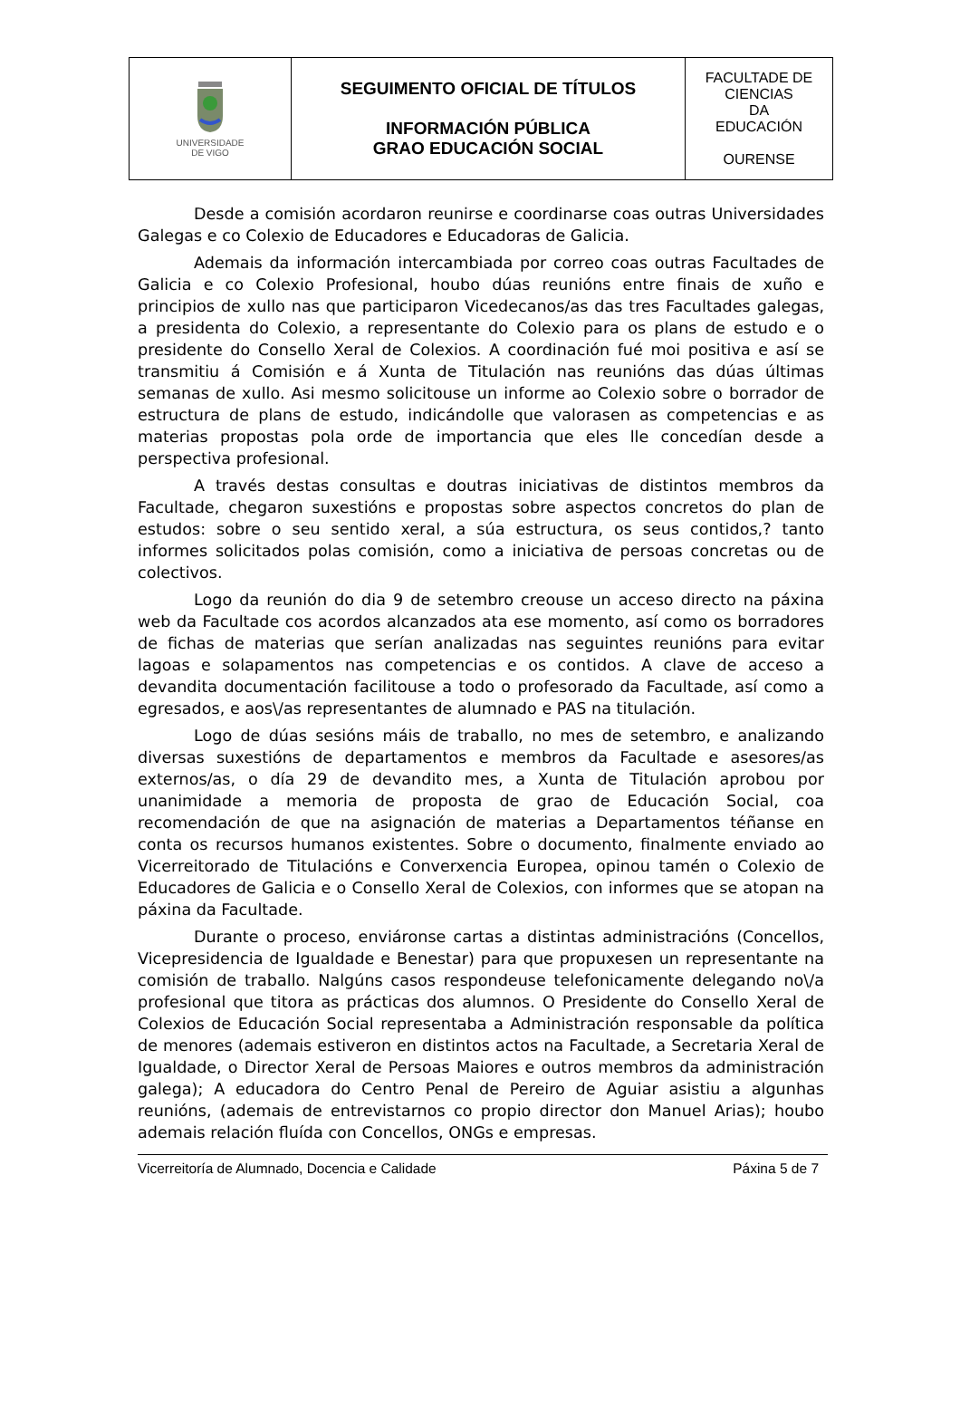| UNIVERSIDADE DE VIGO | SEGUIMENTO OFICIAL DE TÍTULOS INFORMACIÓN PÚBLICA GRAO EDUCACIÓN SOCIAL | FACULTADE DE CIENCIAS DA EDUCACIÓN OURENSE |
Desde a comisión acordaron reunirse e coordinarse coas outras Universidades Galegas e co Colexio de Educadores e Educadoras de Galicia.
Ademais da información intercambiada por correo coas outras Facultades de Galicia e co Colexio Profesional, houbo dúas reunións entre finais de xuño e principios de xullo nas que participaron Vicedecanos/as das tres Facultades galegas, a presidenta do Colexio, a representante do Colexio para os plans de estudo e o presidente do Consello Xeral de Colexios. A coordinación fué moi positiva e así se transmitiu á Comisión e á Xunta de Titulación nas reunións das dúas últimas semanas de xullo. Asi mesmo solicitouse un informe ao Colexio sobre o borrador de estructura de plans de estudo, indicándolle que valorasen as competencias e as materias propostas pola orde de importancia que eles lle concedían desde a perspectiva profesional.
A través destas consultas e doutras iniciativas de distintos membros da Facultade, chegaron suxestións e propostas sobre aspectos concretos do plan de estudos: sobre o seu sentido xeral, a súa estructura, os seus contidos,? tanto informes solicitados polas comisión, como a iniciativa de persoas concretas ou de colectivos.
Logo da reunión do dia 9 de setembro creouse un acceso directo na páxina web da Facultade cos acordos alcanzados ata ese momento, así como os borradores de fichas de materias que serían analizadas nas seguintes reunións para evitar lagoas e solapamentos nas competencias e os contidos. A clave de acceso a devandita documentación facilitouse a todo o profesorado da Facultade, así como a egresados, e aos\/as representantes de alumnado e PAS na titulación.
Logo de dúas sesións máis de traballo, no mes de setembro, e analizando diversas suxestións de departamentos e membros da Facultade e asesores/as externos/as, o día 29 de devandito mes, a Xunta de Titulación aprobou por unanimidade a memoria de proposta de grao de Educación Social, coa recomendación de que na asignación de materias a Departamentos téñanse en conta os recursos humanos existentes. Sobre o documento, finalmente enviado ao Vicerreitorado de Titulacións e Converxencia Europea, opinou tamén o Colexio de Educadores de Galicia e o Consello Xeral de Colexios, con informes que se atopan na páxina da Facultade.
Durante o proceso, enviáronse cartas a distintas administracións (Concellos, Vicepresidencia de Igualdade e Benestar) para que propuxesen un representante na comisión de traballo. Nalgúns casos respondeuse telefonicamente delegando no\/a profesional que titora as prácticas dos alumnos. O Presidente do Consello Xeral de Colexios de Educación Social representaba a Administración responsable da política de menores (ademais estiveron en distintos actos na Facultade, a Secretaria Xeral de Igualdade, o Director Xeral de Persoas Maiores e outros membros da administración galega); A educadora do Centro Penal de Pereiro de Aguiar asistiu a algunhas reunións, (ademais de entrevistarnos co propio director don Manuel Arias); houbo ademais relación fluída con Concellos, ONGs e empresas.
Vicerreitoría de Alumnado, Docencia e Calidade Páxina 5 de 7